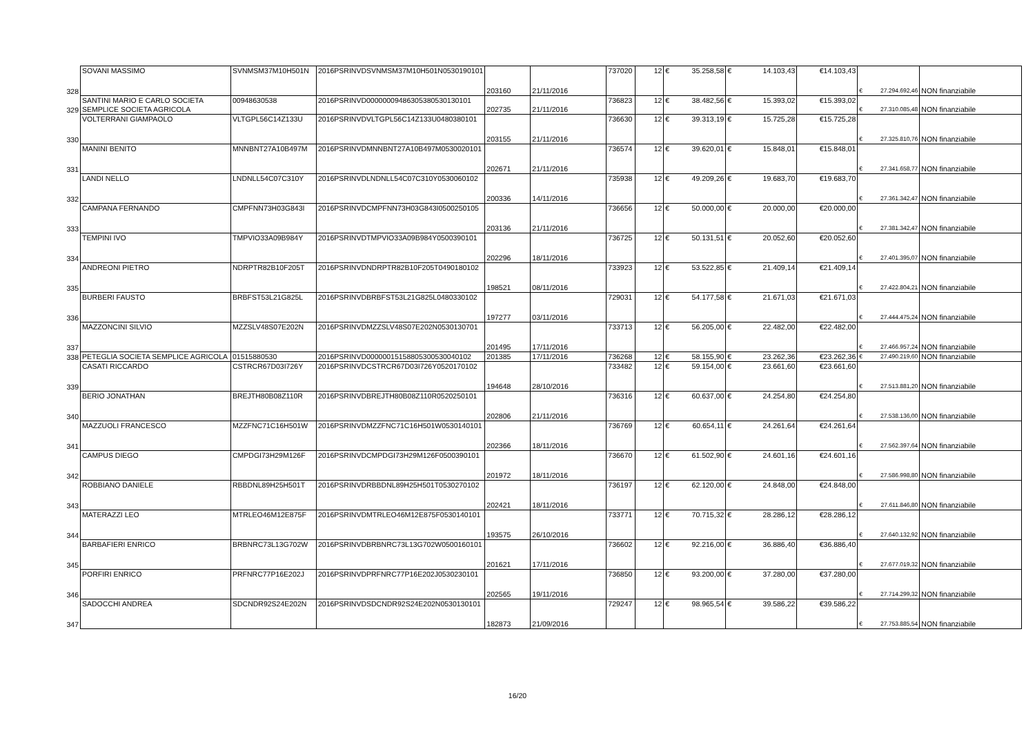| 328 | SOVANI MASSIMO | SVNMSM37M10H501N | 2016PSRINVDSVNMSM37M10H501N0530190101 | 203160 | 21/11/2016 | 737020 | 12 | € 35.258,58 | € 14.103,43 | €14.103,43 | € 27.294.692,46 | NON finanziabile |
| 329 | SANTINI MARIO E CARLO SOCIETA SEMPLICE SOCIETA AGRICOLA | 00948630538 | 2016PSRINVD00000009486305380530130101 | 202735 | 21/11/2016 | 736823 | 12 | € 38.482,56 | € 15.393,02 | €15.393,02 | € 27.310.085,48 | NON finanziabile |
| 330 | VOLTERRANI GIAMPAOLO | VLTGPL56C14Z133U | 2016PSRINVDVLTGPL56C14Z133U0480380101 | 203155 | 21/11/2016 | 736630 | 12 | € 39.313,19 | € 15.725,28 | €15.725,28 | € 27.325.810,76 | NON finanziabile |
| 331 | MANINI BENITO | MNNBNT27A10B497M | 2016PSRINVDMNNBNT27A10B497M0530020101 | 202671 | 21/11/2016 | 736574 | 12 | € 39.620,01 | € 15.848,01 | €15.848,01 | € 27.341.658,77 | NON finanziabile |
| 332 | LANDI NELLO | LNDNLL54C07C310Y | 2016PSRINVDLNDNLL54C07C310Y0530060102 | 200336 | 14/11/2016 | 735938 | 12 | € 49.209,26 | € 19.683,70 | €19.683,70 | € 27.361.342,47 | NON finanziabile |
| 333 | CAMPANA FERNANDO | CMPFNN73H03G843I | 2016PSRINVDCMPFNN73H03G843I0500250105 | 203136 | 21/11/2016 | 736656 | 12 | € 50.000,00 | € 20.000,00 | €20.000,00 | € 27.381.342,47 | NON finanziabile |
| 334 | TEMPINI IVO | TMPVIO33A09B984Y | 2016PSRINVDTMPVIO33A09B984Y0500390101 | 202296 | 18/11/2016 | 736725 | 12 | € 50.131,51 | € 20.052,60 | €20.052,60 | € 27.401.395,07 | NON finanziabile |
| 335 | ANDREONI PIETRO | NDRPTR82B10F205T | 2016PSRINVDNDRPTR82B10F205T0490180102 | 198521 | 08/11/2016 | 733923 | 12 | € 53.522,85 | € 21.409,14 | €21.409,14 | € 27.422.804,21 | NON finanziabile |
| 336 | BURBERI FAUSTO | BRBFST53L21G825L | 2016PSRINVDBRBFST53L21G825L0480330102 | 197277 | 03/11/2016 | 729031 | 12 | € 54.177,58 | € 21.671,03 | €21.671,03 | € 27.444.475,24 | NON finanziabile |
| 337 | MAZZONCINI SILVIO | MZZSLV48S07E202N | 2016PSRINVDMZZSLV48S07E202N0530130701 | 201495 | 17/11/2016 | 733713 | 12 | € 56.205,00 | € 22.482,00 | €22.482,00 | € 27.466.957,24 | NON finanziabile |
| 338 | PETEGLIA SOCIETA SEMPLICE AGRICOLA | 01515880530 | 2016PSRINVD00000015158805300530040102 | 201385 | 17/11/2016 | 736268 | 12 | € 58.155,90 | € 23.262,36 | €23.262,36 | € 27.490.219,60 | NON finanziabile |
| 339 | CASATI RICCARDO | CSTRCR67D03I726Y | 2016PSRINVDCSTRCR67D03I726Y0520170102 | 194648 | 28/10/2016 | 733482 | 12 | € 59.154,00 | € 23.661,60 | €23.661,60 | € 27.513.881,20 | NON finanziabile |
| 340 | BERIO JONATHAN | BREJTH80B08Z110R | 2016PSRINVDBREJTH80B08Z110R0520250101 | 202806 | 21/11/2016 | 736316 | 12 | € 60.637,00 | € 24.254,80 | €24.254,80 | € 27.538.136,00 | NON finanziabile |
| 341 | MAZZUOLI FRANCESCO | MZZFNC71C16H501W | 2016PSRINVDMZZFNC71C16H501W0530140101 | 202366 | 18/11/2016 | 736769 | 12 | € 60.654,11 | € 24.261,64 | €24.261,64 | € 27.562.397,64 | NON finanziabile |
| 342 | CAMPUS DIEGO | CMPDGI73H29M126F | 2016PSRINVDCMPDGI73H29M126F0500390101 | 201972 | 18/11/2016 | 736670 | 12 | € 61.502,90 | € 24.601,16 | €24.601,16 | € 27.586.998,80 | NON finanziabile |
| 343 | ROBBIANO DANIELE | RBBDNL89H25H501T | 2016PSRINVDRBBDNL89H25H501T0530270102 | 202421 | 18/11/2016 | 736197 | 12 | € 62.120,00 | € 24.848,00 | €24.848,00 | € 27.611.846,80 | NON finanziabile |
| 344 | MATERAZZI LEO | MTRLEO46M12E875F | 2016PSRINVDMTRLEO46M12E875F0530140101 | 193575 | 26/10/2016 | 733771 | 12 | € 70.715,32 | € 28.286,12 | €28.286,12 | € 27.640.132,92 | NON finanziabile |
| 345 | BARBAFIERI ENRICO | BRBNRC73L13G702W | 2016PSRINVDBRBNRC73L13G702W0500160101 | 201621 | 17/11/2016 | 736602 | 12 | € 92.216,00 | € 36.886,40 | €36.886,40 | € 27.677.019,32 | NON finanziabile |
| 346 | PORFIRI ENRICO | PRFNRC77P16E202J | 2016PSRINVDPRFNRC77P16E202J0530230101 | 202565 | 19/11/2016 | 736850 | 12 | € 93.200,00 | € 37.280,00 | €37.280,00 | € 27.714.299,32 | NON finanziabile |
| 347 | SADOCCHI ANDREA | SDCNDR92S24E202N | 2016PSRINVDSDCNDR92S24E202N0530130101 | 182873 | 21/09/2016 | 729247 | 12 | € 98.965,54 | € 39.586,22 | €39.586,22 | € 27.753.885,54 | NON finanziabile |
16/20